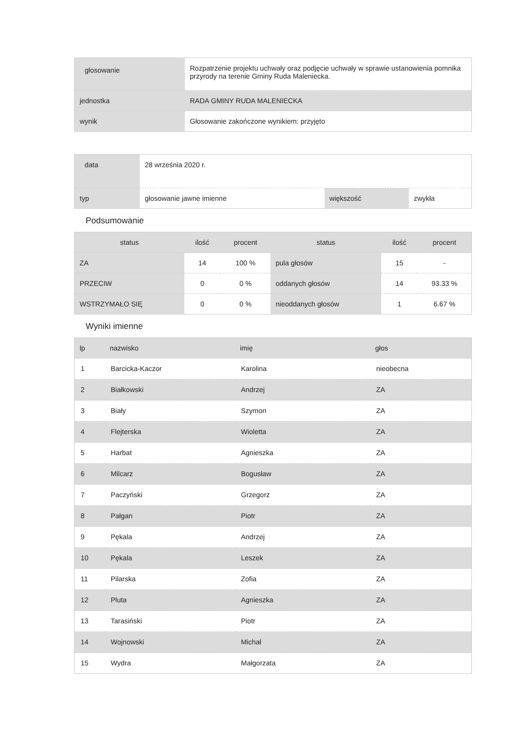| głosowanie | Rozpatrzenie projektu uchwały oraz podjęcie uchwały w sprawie ustanowienia pomnika przyrody na terenie Gminy Ruda Maleniecka. |
| jednostka | RADA GMINY RUDA MALENIECKA |
| wynik | Głosowanie zakończone wynikiem: przyjęto |
| data | 28 września 2020 r. | | |
| typ | głosowanie jawne imienne | większość | zwykła |
Podsumowanie
| status | ilość | procent | status | ilość | procent |
| --- | --- | --- | --- | --- | --- |
| ZA | 14 | 100 % | pula głosów | 15 | - |
| PRZECIW | 0 | 0 % | oddanych głosów | 14 | 93.33 % |
| WSTRZYMAŁO SIĘ | 0 | 0 % | nieoddanych głosów | 1 | 6.67 % |
Wyniki imienne
| lp | nazwisko | imię | głos |
| --- | --- | --- | --- |
| 1 | Barcicka-Kaczor | Karolina | nieobecna |
| 2 | Białkowski | Andrzej | ZA |
| 3 | Biały | Szymon | ZA |
| 4 | Flejterska | Wioletta | ZA |
| 5 | Harbat | Agnieszka | ZA |
| 6 | Milcarz | Bogusław | ZA |
| 7 | Paczyński | Grzegorz | ZA |
| 8 | Pałgan | Piotr | ZA |
| 9 | Pękala | Andrzej | ZA |
| 10 | Pękala | Leszek | ZA |
| 11 | Pilarska | Zofia | ZA |
| 12 | Pluta | Agnieszka | ZA |
| 13 | Tarasiński | Piotr | ZA |
| 14 | Wojnowski | Michał | ZA |
| 15 | Wydra | Małgorzata | ZA |